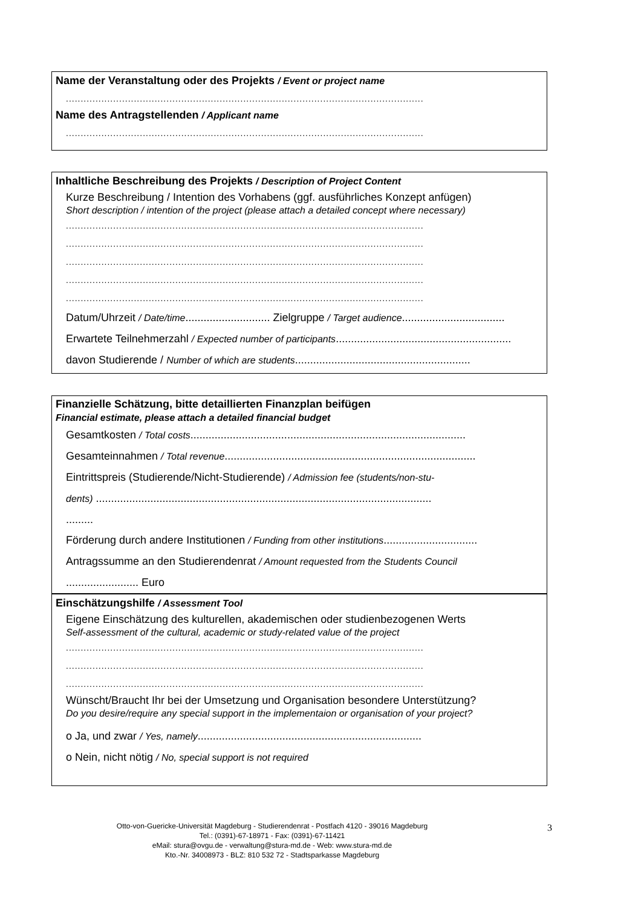Name der Veranstaltung oder des Projekts / Event or project name
.........................................................................................................................
Name des Antragstellenden / Applicant name
.........................................................................................................................
Inhaltliche Beschreibung des Projekts / Description of Project Content
Kurze Beschreibung / Intention des Vorhabens (ggf. ausführliches Konzept anfügen)
Short description / intention of the project (please attach a detailed concept where necessary)
.........................................................................................................................
.........................................................................................................................
.........................................................................................................................
.........................................................................................................................
.........................................................................................................................
Datum/Uhrzeit / Date/time............................ Zielgruppe / Target audience..................................
Erwartete Teilnehmerzahl / Expected number of participants..........................................................
davon Studierende / Number of which are students..........................................................
Finanzielle Schätzung, bitte detaillierten Finanzplan beifügen
Financial estimate, please attach a detailed financial budget
Gesamtkosten / Total costs...........................................................................................
Gesamteinnahmen / Total revenue...................................................................................
Eintrittspreis (Studierende/Nicht-Studierende) / Admission fee (students/non-stu-
dents) ...............................................................................................................
.........
Förderung durch andere Institutionen / Funding from other institutions...............................
Antragssumme an den Studierendenrat / Amount requested from the Students Council
........................ Euro
Einschätzungshilfe / Assessment Tool
Eigene Einschätzung des kulturellen, akademischen oder studienbezogenen Werts
Self-assessment of the cultural, academic or study-related value of the project
.........................................................................................................................
.........................................................................................................................
.........................................................................................................................
Wünscht/Braucht Ihr bei der Umsetzung und Organisation besondere Unterstützung?
Do you desire/require any special support in the implementaion or organisation of your project?
o Ja, und zwar / Yes, namely..........................................................................
o Nein, nicht nötig / No, special support is not required
Otto-von-Guericke-Universität Magdeburg - Studierendenrat - Postfach 4120 - 39016 Magdeburg
Tel.: (0391)-67-18971 - Fax: (0391)-67-11421
eMail: stura@ovgu.de - verwaltung@stura-md.de - Web: www.stura-md.de
Kto.-Nr. 34008973 - BLZ: 810 532 72 - Stadtsparkasse Magdeburg
3